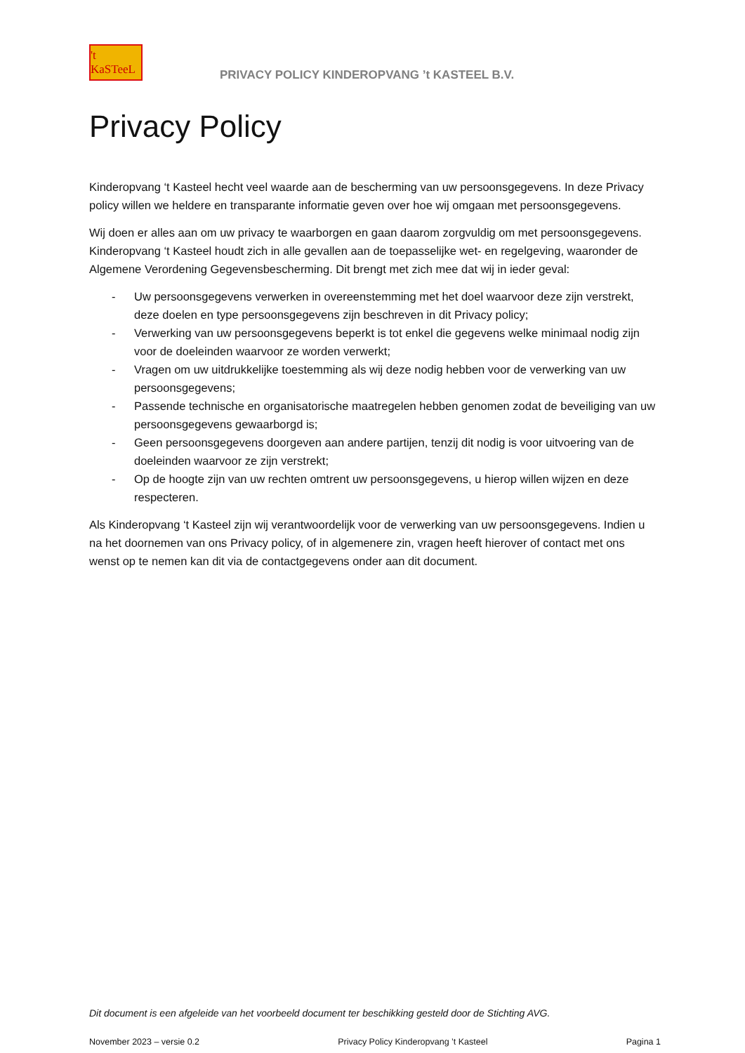't KaSTeeL
PRIVACY POLICY KINDEROPVANG ’t KASTEEL B.V.
Privacy Policy
Kinderopvang ‘t Kasteel hecht veel waarde aan de bescherming van uw persoonsgegevens. In deze Privacy policy willen we heldere en transparante informatie geven over hoe wij omgaan met persoonsgegevens.
Wij doen er alles aan om uw privacy te waarborgen en gaan daarom zorgvuldig om met persoonsgegevens. Kinderopvang ‘t Kasteel houdt zich in alle gevallen aan de toepasselijke wet- en regelgeving, waaronder de Algemene Verordening Gegevensbescherming. Dit brengt met zich mee dat wij in ieder geval:
- Uw persoonsgegevens verwerken in overeenstemming met het doel waarvoor deze zijn verstrekt, deze doelen en type persoonsgegevens zijn beschreven in dit Privacy policy;
- Verwerking van uw persoonsgegevens beperkt is tot enkel die gegevens welke minimaal nodig zijn voor de doeleinden waarvoor ze worden verwerkt;
- Vragen om uw uitdrukkelijke toestemming als wij deze nodig hebben voor de verwerking van uw persoonsgegevens;
- Passende technische en organisatorische maatregelen hebben genomen zodat de beveiliging van uw persoonsgegevens gewaarborgd is;
- Geen persoonsgegevens doorgeven aan andere partijen, tenzij dit nodig is voor uitvoering van de doeleinden waarvoor ze zijn verstrekt;
- Op de hoogte zijn van uw rechten omtrent uw persoonsgegevens, u hierop willen wijzen en deze respecteren.
Als Kinderopvang ‘t Kasteel zijn wij verantwoordelijk voor de verwerking van uw persoonsgegevens. Indien u na het doornemen van ons Privacy policy, of in algemenere zin, vragen heeft hierover of contact met ons wenst op te nemen kan dit via de contactgegevens onder aan dit document.
Dit document is een afgeleide van het voorbeeld document ter beschikking gesteld door de Stichting AVG.
November 2023 – versie 0.2 Privacy Policy Kinderopvang ’t Kasteel Pagina 1